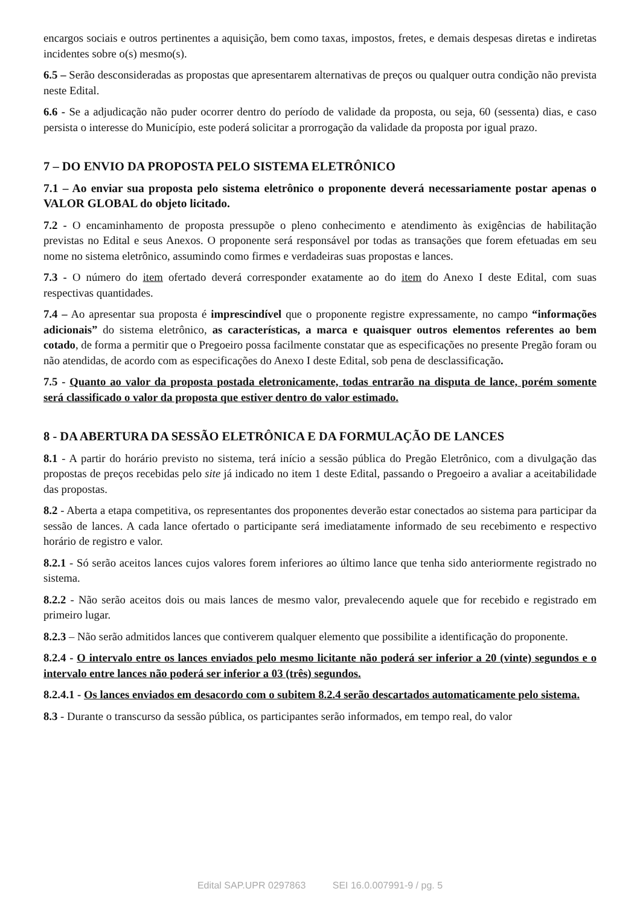encargos sociais e outros pertinentes a aquisição, bem como taxas, impostos, fretes, e demais despesas diretas e indiretas incidentes sobre o(s) mesmo(s).
6.5 – Serão desconsideradas as propostas que apresentarem alternativas de preços ou qualquer outra condição não prevista neste Edital.
6.6 - Se a adjudicação não puder ocorrer dentro do período de validade da proposta, ou seja, 60 (sessenta) dias, e caso persista o interesse do Município, este poderá solicitar a prorrogação da validade da proposta por igual prazo.
7 – DO ENVIO DA PROPOSTA PELO SISTEMA ELETRÔNICO
7.1 – Ao enviar sua proposta pelo sistema eletrônico o proponente deverá necessariamente postar apenas o VALOR GLOBAL do objeto licitado.
7.2 - O encaminhamento de proposta pressupõe o pleno conhecimento e atendimento às exigências de habilitação previstas no Edital e seus Anexos. O proponente será responsável por todas as transações que forem efetuadas em seu nome no sistema eletrônico, assumindo como firmes e verdadeiras suas propostas e lances.
7.3 - O número do item ofertado deverá corresponder exatamente ao do item do Anexo I deste Edital, com suas respectivas quantidades.
7.4 – Ao apresentar sua proposta é imprescindível que o proponente registre expressamente, no campo “informações adicionais” do sistema eletrônico, as características, a marca e quaisquer outros elementos referentes ao bem cotado, de forma a permitir que o Pregoeiro possa facilmente constatar que as especificações no presente Pregão foram ou não atendidas, de acordo com as especificações do Anexo I deste Edital, sob pena de desclassificação.
7.5 - Quanto ao valor da proposta postada eletronicamente, todas entrarão na disputa de lance, porém somente será classificado o valor da proposta que estiver dentro do valor estimado.
8 - DA ABERTURA DA SESSÃO ELETRÔNICA E DA FORMULAÇÃO DE LANCES
8.1 - A partir do horário previsto no sistema, terá início a sessão pública do Pregão Eletrônico, com a divulgação das propostas de preços recebidas pelo site já indicado no item 1 deste Edital, passando o Pregoeiro a avaliar a aceitabilidade das propostas.
8.2 - Aberta a etapa competitiva, os representantes dos proponentes deverão estar conectados ao sistema para participar da sessão de lances. A cada lance ofertado o participante será imediatamente informado de seu recebimento e respectivo horário de registro e valor.
8.2.1 - Só serão aceitos lances cujos valores forem inferiores ao último lance que tenha sido anteriormente registrado no sistema.
8.2.2 - Não serão aceitos dois ou mais lances de mesmo valor, prevalecendo aquele que for recebido e registrado em primeiro lugar.
8.2.3 – Não serão admitidos lances que contiverem qualquer elemento que possibilite a identificação do proponente.
8.2.4 - O intervalo entre os lances enviados pelo mesmo licitante não poderá ser inferior a 20 (vinte) segundos e o intervalo entre lances não poderá ser inferior a 03 (três) segundos.
8.2.4.1 - Os lances enviados em desacordo com o subitem 8.2.4 serão descartados automaticamente pelo sistema.
8.3 - Durante o transcurso da sessão pública, os participantes serão informados, em tempo real, do valor
Edital SAP.UPR 0297863 SEI 16.0.007991-9 / pg. 5